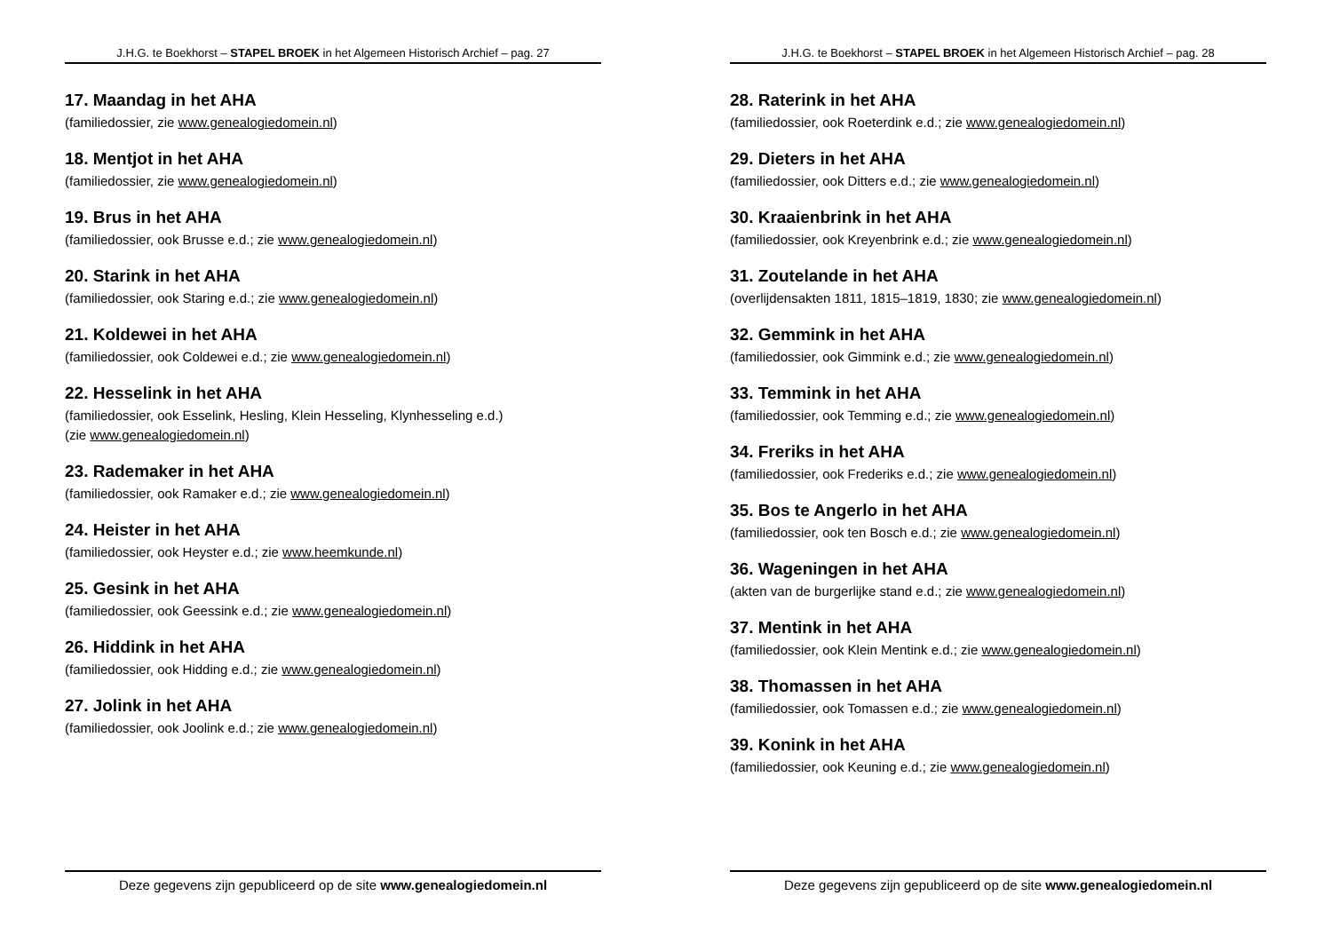J.H.G. te Boekhorst – STAPEL BROEK in het Algemeen Historisch Archief – pag. 27
17. Maandag in het AHA
(familiedossier, zie www.genealogiedomein.nl)
18. Mentjot in het AHA
(familiedossier, zie www.genealogiedomein.nl)
19. Brus in het AHA
(familiedossier, ook Brusse e.d.; zie www.genealogiedomein.nl)
20. Starink in het AHA
(familiedossier, ook Staring e.d.; zie www.genealogiedomein.nl)
21. Koldewei in het AHA
(familiedossier, ook Coldewei e.d.; zie www.genealogiedomein.nl)
22. Hesselink in het AHA
(familiedossier, ook Esselink, Hesling, Klein Hesseling, Klynhesseling e.d.)
(zie www.genealogiedomein.nl)
23. Rademaker in het AHA
(familiedossier, ook Ramaker e.d.; zie www.genealogiedomein.nl)
24. Heister in het AHA
(familiedossier, ook Heyster e.d.; zie www.heemkunde.nl)
25. Gesink in het AHA
(familiedossier, ook Geessink e.d.; zie www.genealogiedomein.nl)
26. Hiddink in het AHA
(familiedossier, ook Hidding e.d.; zie www.genealogiedomein.nl)
27. Jolink in het AHA
(familiedossier, ook Joolink e.d.; zie www.genealogiedomein.nl)
Deze gegevens zijn gepubliceerd op de site www.genealogiedomein.nl
J.H.G. te Boekhorst – STAPEL BROEK in het Algemeen Historisch Archief – pag. 28
28. Raterink in het AHA
(familiedossier, ook Roeterdink e.d.; zie www.genealogiedomein.nl)
29. Dieters in het AHA
(familiedossier, ook Ditters e.d.; zie www.genealogiedomein.nl)
30. Kraaienbrink in het AHA
(familiedossier, ook Kreyenbrink e.d.; zie www.genealogiedomein.nl)
31. Zoutelande in het AHA
(overlijdensakten 1811, 1815–1819, 1830; zie www.genealogiedomein.nl)
32. Gemmink in het AHA
(familiedossier, ook Gimmink e.d.; zie www.genealogiedomein.nl)
33. Temmink in het AHA
(familiedossier, ook Temming e.d.; zie www.genealogiedomein.nl)
34. Freriks in het AHA
(familiedossier, ook Frederiks e.d.; zie www.genealogiedomein.nl)
35. Bos te Angerlo in het AHA
(familiedossier, ook ten Bosch e.d.; zie www.genealogiedomein.nl)
36. Wageningen in het AHA
(akten van de burgerlijke stand e.d.; zie www.genealogiedomein.nl)
37. Mentink in het AHA
(familiedossier, ook Klein Mentink e.d.; zie www.genealogiedomein.nl)
38. Thomassen in het AHA
(familiedossier, ook Tomassen e.d.; zie www.genealogiedomein.nl)
39. Konink in het AHA
(familiedossier, ook Keuning e.d.; zie www.genealogiedomein.nl)
Deze gegevens zijn gepubliceerd op de site www.genealogiedomein.nl